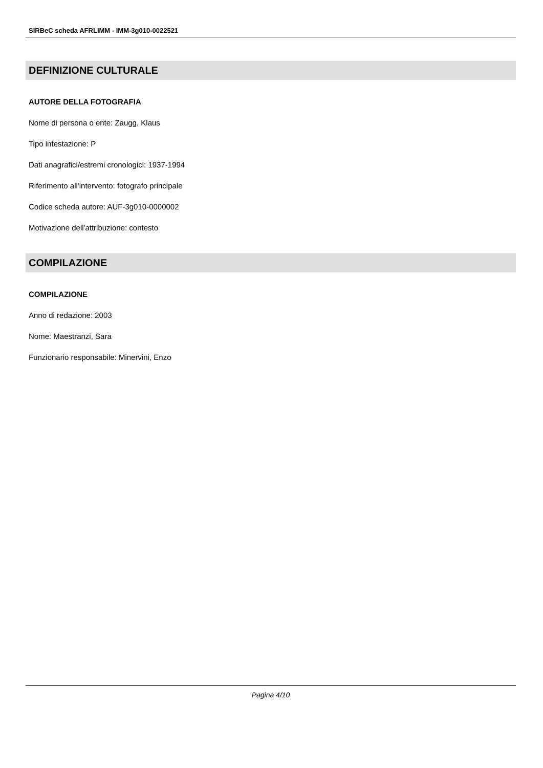SIRBeC scheda AFRLIMM - IMM-3g010-0022521
DEFINIZIONE CULTURALE
AUTORE DELLA FOTOGRAFIA
Nome di persona o ente: Zaugg, Klaus
Tipo intestazione: P
Dati anagrafici/estremi cronologici: 1937-1994
Riferimento all'intervento: fotografo principale
Codice scheda autore: AUF-3g010-0000002
Motivazione dell'attribuzione: contesto
COMPILAZIONE
COMPILAZIONE
Anno di redazione: 2003
Nome: Maestranzi, Sara
Funzionario responsabile: Minervini, Enzo
Pagina 4/10